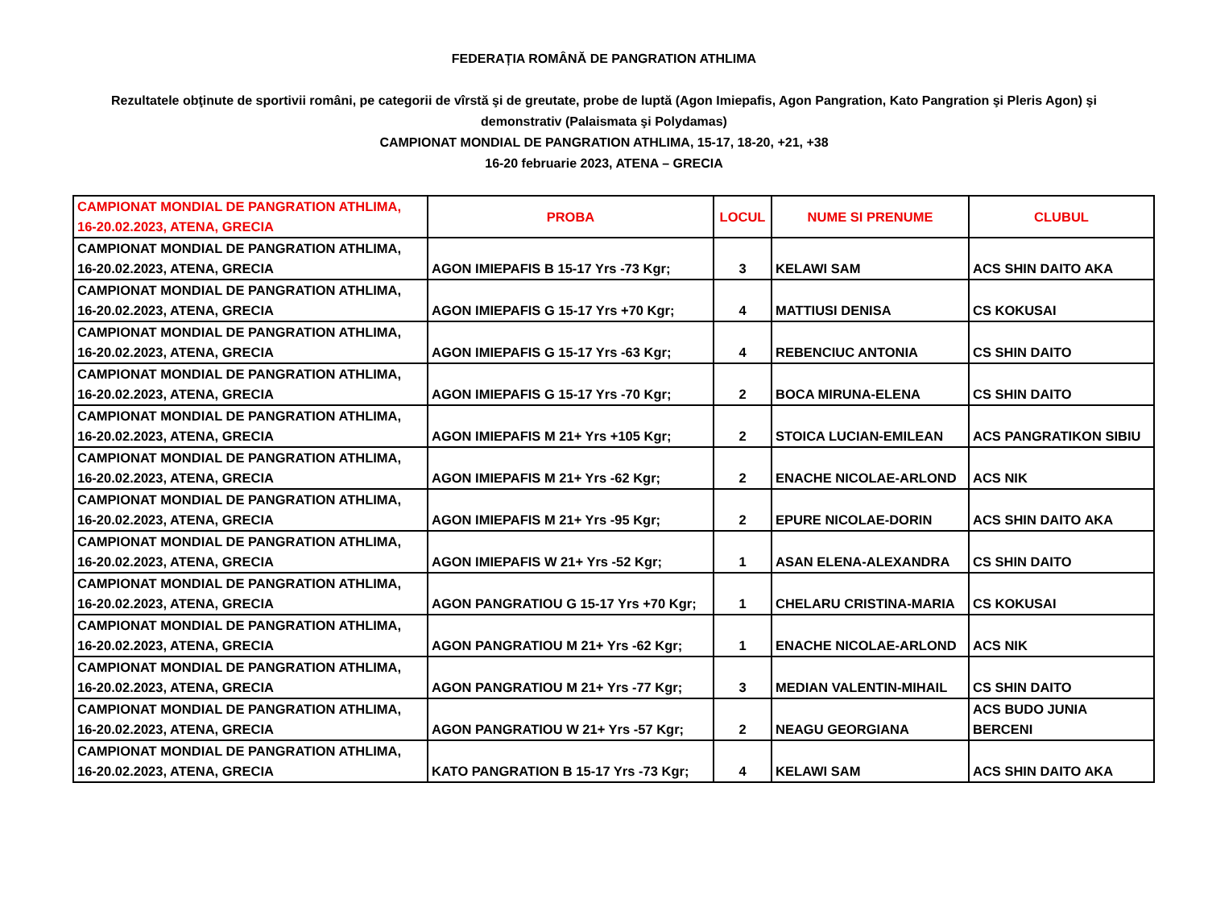FEDERAȚIA ROMÂNĂ DE PANGRATION ATHLIMA
Rezultatele obţinute de sportivii români, pe categorii de vîrstă şi de greutate, probe de luptă (Agon Imiepafis, Agon Pangration, Kato Pangration şi Pleris Agon) şi demonstrativ (Palaismata şi Polydamas)
CAMPIONAT MONDIAL DE PANGRATION ATHLIMA, 15-17, 18-20, +21, +38
16-20 februarie 2023, ATENA – GRECIA
| CAMPIONAT MONDIAL DE PANGRATION ATHLIMA, 16-20.02.2023, ATENA, GRECIA | PROBA | LOCUL | NUME SI PRENUME | CLUBUL |
| --- | --- | --- | --- | --- |
| CAMPIONAT MONDIAL DE PANGRATION ATHLIMA, 16-20.02.2023, ATENA, GRECIA | AGON IMIEPAFIS B 15-17 Yrs -73 Kgr; | 3 | KELAWI SAM | ACS SHIN DAITO AKA |
| CAMPIONAT MONDIAL DE PANGRATION ATHLIMA, 16-20.02.2023, ATENA, GRECIA | AGON IMIEPAFIS G 15-17 Yrs +70 Kgr; | 4 | MATTIUSI DENISA | CS KOKUSAI |
| CAMPIONAT MONDIAL DE PANGRATION ATHLIMA, 16-20.02.2023, ATENA, GRECIA | AGON IMIEPAFIS G 15-17 Yrs -63 Kgr; | 4 | REBENCIUC ANTONIA | CS SHIN DAITO |
| CAMPIONAT MONDIAL DE PANGRATION ATHLIMA, 16-20.02.2023, ATENA, GRECIA | AGON IMIEPAFIS G 15-17 Yrs -70 Kgr; | 2 | BOCA MIRUNA-ELENA | CS SHIN DAITO |
| CAMPIONAT MONDIAL DE PANGRATION ATHLIMA, 16-20.02.2023, ATENA, GRECIA | AGON IMIEPAFIS M 21+ Yrs +105 Kgr; | 2 | STOICA LUCIAN-EMILEAN | ACS PANGRATIKON SIBIU |
| CAMPIONAT MONDIAL DE PANGRATION ATHLIMA, 16-20.02.2023, ATENA, GRECIA | AGON IMIEPAFIS M 21+ Yrs -62 Kgr; | 2 | ENACHE NICOLAE-ARLOND | ACS NIK |
| CAMPIONAT MONDIAL DE PANGRATION ATHLIMA, 16-20.02.2023, ATENA, GRECIA | AGON IMIEPAFIS M 21+ Yrs -95 Kgr; | 2 | EPURE NICOLAE-DORIN | ACS SHIN DAITO AKA |
| CAMPIONAT MONDIAL DE PANGRATION ATHLIMA, 16-20.02.2023, ATENA, GRECIA | AGON IMIEPAFIS W 21+ Yrs -52 Kgr; | 1 | ASAN ELENA-ALEXANDRA | CS SHIN DAITO |
| CAMPIONAT MONDIAL DE PANGRATION ATHLIMA, 16-20.02.2023, ATENA, GRECIA | AGON PANGRATIOU G 15-17 Yrs +70 Kgr; | 1 | CHELARU CRISTINA-MARIA | CS KOKUSAI |
| CAMPIONAT MONDIAL DE PANGRATION ATHLIMA, 16-20.02.2023, ATENA, GRECIA | AGON PANGRATIOU M 21+ Yrs -62 Kgr; | 1 | ENACHE NICOLAE-ARLOND | ACS NIK |
| CAMPIONAT MONDIAL DE PANGRATION ATHLIMA, 16-20.02.2023, ATENA, GRECIA | AGON PANGRATIOU M 21+ Yrs -77 Kgr; | 3 | MEDIAN VALENTIN-MIHAIL | CS SHIN DAITO |
| CAMPIONAT MONDIAL DE PANGRATION ATHLIMA, 16-20.02.2023, ATENA, GRECIA | AGON PANGRATIOU W 21+ Yrs -57 Kgr; | 2 | NEAGU GEORGIANA | ACS BUDO JUNIA BERCENI |
| CAMPIONAT MONDIAL DE PANGRATION ATHLIMA, 16-20.02.2023, ATENA, GRECIA | KATO PANGRATION B 15-17 Yrs -73 Kgr; | 4 | KELAWI SAM | ACS SHIN DAITO AKA |